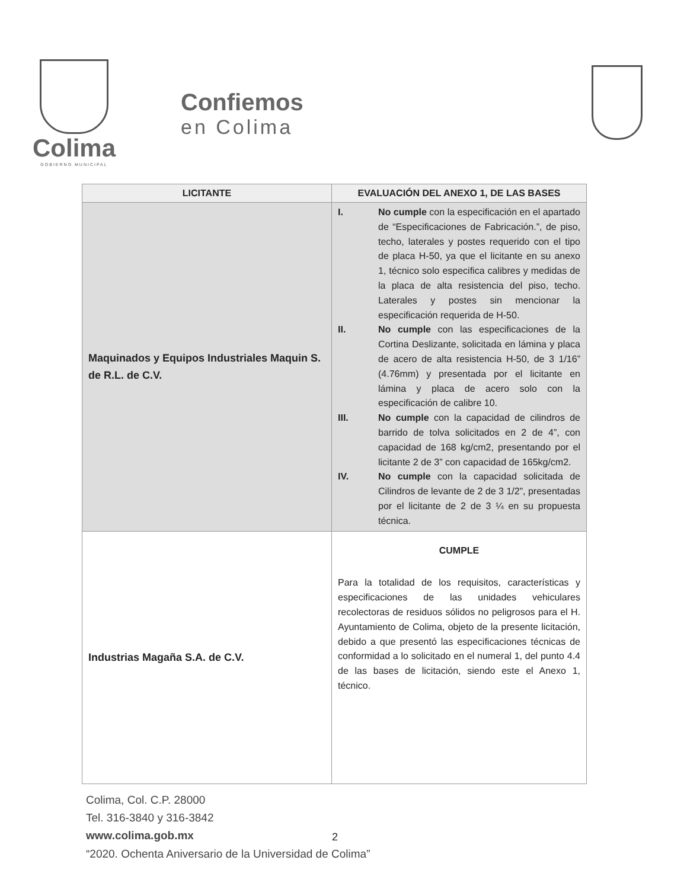Colima
GOBIERNO MUNICIPAL
Confiemos
en Colima
| LICITANTE | EVALUACIÓN DEL ANEXO 1, DE LAS BASES |
| --- | --- |
| Maquinados y Equipos Industriales Maquin S. de R.L. de C.V. | I. No cumple con la especificación en el apartado de “Especificaciones de Fabricación.”, de piso, techo, laterales y postes requerido con el tipo de placa H-50, ya que el licitante en su anexo 1, técnico solo especifica calibres y medidas de la placa de alta resistencia del piso, techo. Laterales y postes sin mencionar la especificación requerida de H-50. II. No cumple con las especificaciones de la Cortina Deslizante, solicitada en lámina y placa de acero de alta resistencia H-50, de 3 1/16” (4.76mm) y presentada por el licitante en lámina y placa de acero solo con la especificación de calibre 10. III. No cumple con la capacidad de cilindros de barrido de tolva solicitados en 2 de 4”, con capacidad de 168 kg/cm2, presentando por el licitante 2 de 3” con capacidad de 165kg/cm2. IV. No cumple con la capacidad solicitada de Cilindros de levante de 2 de 3 1/2”, presentadas por el licitante de 2 de 3 ¼ en su propuesta técnica. |
| Industrias Magaña S.A. de C.V. | CUMPLE Para la totalidad de los requisitos, características y especificaciones de las unidades vehiculares recolectoras de residuos sólidos no peligrosos para el H. Ayuntamiento de Colima, objeto de la presente licitación, debido a que presentó las especificaciones técnicas de conformidad a lo solicitado en el numeral 1, del punto 4.4 de las bases de licitación, siendo este el Anexo 1, técnico. |
Colima, Col. C.P. 28000
Tel. 316-3840 y 316-3842
www.colima.gob.mx
“2020. Ochenta Aniversario de la Universidad de Colima”
2